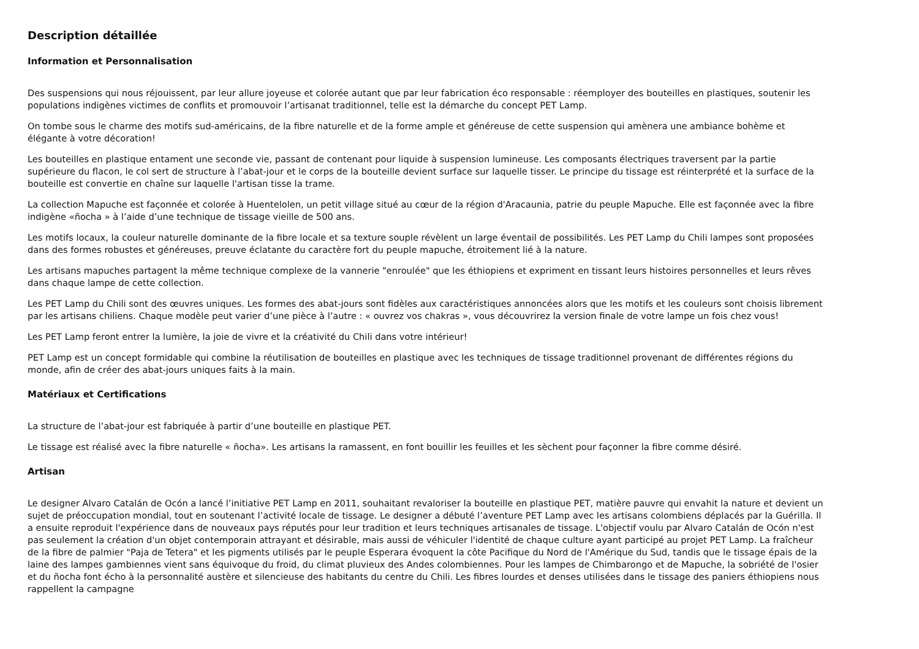Description détaillée
Information et Personnalisation
Des suspensions qui nous réjouissent, par leur allure joyeuse et colorée autant que par leur fabrication éco responsable : réemployer des bouteilles en plastiques, soutenir les populations indigènes victimes de conflits et promouvoir l’artisanat traditionnel, telle est la démarche du concept PET Lamp.
On tombe sous le charme des motifs sud-américains, de la fibre naturelle et de la forme ample et généreuse de cette suspension qui amènera une ambiance bohème et élégante à votre décoration!
Les bouteilles en plastique entament une seconde vie, passant de contenant pour liquide à suspension lumineuse. Les composants électriques traversent par la partie supérieure du flacon, le col sert de structure à l’abat-jour et le corps de la bouteille devient surface sur laquelle tisser. Le principe du tissage est réinterprété et la surface de la bouteille est convertie en chaîne sur laquelle l'artisan tisse la trame.
La collection Mapuche est façonnée et colorée à Huentelolen, un petit village situé au cœur de la région d'Aracaunia, patrie du peuple Mapuche. Elle est façonnée avec la fibre indigène «ñocha » à l’aide d’une technique de tissage vieille de 500 ans.
Les motifs locaux, la couleur naturelle dominante de la fibre locale et sa texture souple révèlent un large éventail de possibilités. Les PET Lamp du Chili lampes sont proposées dans des formes robustes et généreuses, preuve éclatante du caractère fort du peuple mapuche, étroitement lié à la nature.
Les artisans mapuches partagent la même technique complexe de la vannerie "enroulée" que les éthiopiens et expriment en tissant leurs histoires personnelles et leurs rêves dans chaque lampe de cette collection.
Les PET Lamp du Chili sont des œuvres uniques. Les formes des abat-jours sont fidèles aux caractéristiques annoncées alors que les motifs et les couleurs sont choisis librement par les artisans chiliens. Chaque modèle peut varier d’une pièce à l’autre : « ouvrez vos chakras », vous découvrirez la version finale de votre lampe un fois chez vous!
Les PET Lamp feront entrer la lumière, la joie de vivre et la créativité du Chili dans votre intérieur!
PET Lamp est un concept formidable qui combine la réutilisation de bouteilles en plastique avec les techniques de tissage traditionnel provenant de différentes régions du monde, afin de créer des abat-jours uniques faits à la main.
Matériaux et Certifications
La structure de l’abat-jour est fabriquée à partir d’une bouteille en plastique PET.
Le tissage est réalisé avec la fibre naturelle « ñocha». Les artisans la ramassent, en font bouillir les feuilles et les sèchent pour façonner la fibre comme désiré.
Artisan
Le designer Alvaro Catalán de Ocón a lancé l’initiative PET Lamp en 2011, souhaitant revaloriser la bouteille en plastique PET, matière pauvre qui envahit la nature et devient un sujet de préoccupation mondial, tout en soutenant l’activité locale de tissage. Le designer a débuté l’aventure PET Lamp avec les artisans colombiens déplacés par la Guérilla. Il a ensuite reproduit l'expérience dans de nouveaux pays réputés pour leur tradition et leurs techniques artisanales de tissage. L'objectif voulu par Alvaro Catalán de Ocón n'est pas seulement la création d'un objet contemporain attrayant et désirable, mais aussi de véhiculer l'identité de chaque culture ayant participé au projet PET Lamp. La fraîcheur de la fibre de palmier "Paja de Tetera" et les pigments utilisés par le peuple Esperara évoquent la côte Pacifique du Nord de l'Amérique du Sud, tandis que le tissage épais de la laine des lampes gambiennes vient sans équivoque du froid, du climat pluvieux des Andes colombiennes. Pour les lampes de Chimbarongo et de Mapuche, la sobriété de l'osier et du ñocha font écho à la personnalité austère et silencieuse des habitants du centre du Chili. Les fibres lourdes et denses utilisées dans le tissage des paniers éthiopiens nous rappellent la campagne